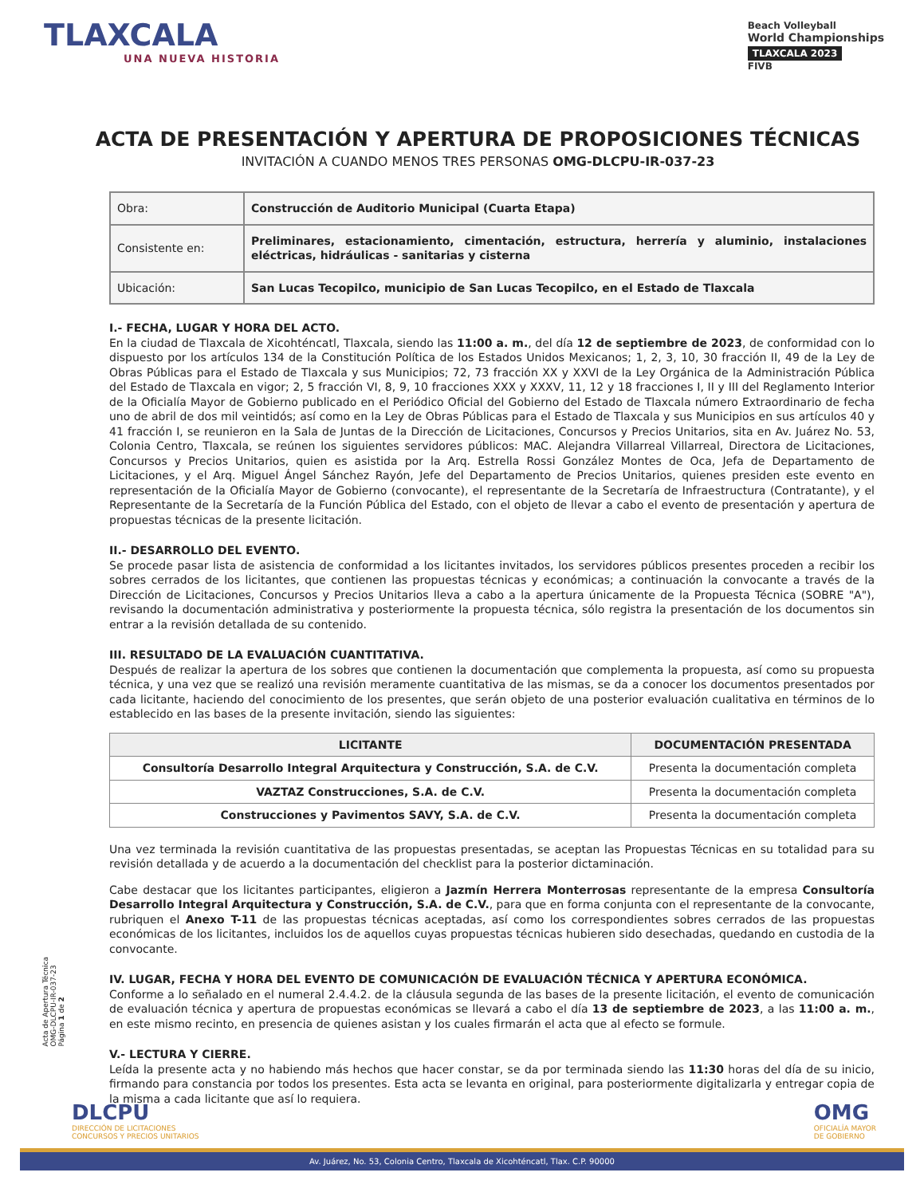TLAXCALA
UNA NUEVA HISTORIA
Beach Volleyball
World Championships
TLAXCALA 2023
FIVB
ACTA DE PRESENTACIÓN Y APERTURA DE PROPOSICIONES TÉCNICAS
INVITACIÓN A CUANDO MENOS TRES PERSONAS OMG-DLCPU-IR-037-23
| Obra: | Construcción de Auditorio Municipal (Cuarta Etapa) |
| Consistente en: | Preliminares, estacionamiento, cimentación, estructura, herrería y aluminio, instalaciones eléctricas, hidráulicas - sanitarias y cisterna |
| Ubicación: | San Lucas Tecopilco, municipio de San Lucas Tecopilco, en el Estado de Tlaxcala |
I.- FECHA, LUGAR Y HORA DEL ACTO.
En la ciudad de Tlaxcala de Xicohténcatl, Tlaxcala, siendo las 11:00 a. m., del día 12 de septiembre de 2023, de conformidad con lo dispuesto por los artículos 134 de la Constitución Política de los Estados Unidos Mexicanos; 1, 2, 3, 10, 30 fracción II, 49 de la Ley de Obras Públicas para el Estado de Tlaxcala y sus Municipios; 72, 73 fracción XX y XXVI de la Ley Orgánica de la Administración Pública del Estado de Tlaxcala en vigor; 2, 5 fracción VI, 8, 9, 10 fracciones XXX y XXXV, 11, 12 y 18 fracciones I, II y III del Reglamento Interior de la Oficialía Mayor de Gobierno publicado en el Periódico Oficial del Gobierno del Estado de Tlaxcala número Extraordinario de fecha uno de abril de dos mil veintidós; así como en la Ley de Obras Públicas para el Estado de Tlaxcala y sus Municipios en sus artículos 40 y 41 fracción I, se reunieron en la Sala de Juntas de la Dirección de Licitaciones, Concursos y Precios Unitarios, sita en Av. Juárez No. 53, Colonia Centro, Tlaxcala, se reúnen los siguientes servidores públicos: MAC. Alejandra Villarreal Villarreal, Directora de Licitaciones, Concursos y Precios Unitarios, quien es asistida por la Arq. Estrella Rossi González Montes de Oca, Jefa de Departamento de Licitaciones, y el Arq. Miguel Ángel Sánchez Rayón, Jefe del Departamento de Precios Unitarios, quienes presiden este evento en representación de la Oficialía Mayor de Gobierno (convocante), el representante de la Secretaría de Infraestructura (Contratante), y el Representante de la Secretaría de la Función Pública del Estado, con el objeto de llevar a cabo el evento de presentación y apertura de propuestas técnicas de la presente licitación.
II.- DESARROLLO DEL EVENTO.
Se procede pasar lista de asistencia de conformidad a los licitantes invitados, los servidores públicos presentes proceden a recibir los sobres cerrados de los licitantes, que contienen las propuestas técnicas y económicas; a continuación la convocante a través de la Dirección de Licitaciones, Concursos y Precios Unitarios lleva a cabo a la apertura únicamente de la Propuesta Técnica (SOBRE "A"), revisando la documentación administrativa y posteriormente la propuesta técnica, sólo registra la presentación de los documentos sin entrar a la revisión detallada de su contenido.
III. RESULTADO DE LA EVALUACIÓN CUANTITATIVA.
Después de realizar la apertura de los sobres que contienen la documentación que complementa la propuesta, así como su propuesta técnica, y una vez que se realizó una revisión meramente cuantitativa de las mismas, se da a conocer los documentos presentados por cada licitante, haciendo del conocimiento de los presentes, que serán objeto de una posterior evaluación cualitativa en términos de lo establecido en las bases de la presente invitación, siendo las siguientes:
| LICITANTE | DOCUMENTACIÓN PRESENTADA |
| --- | --- |
| Consultoría Desarrollo Integral Arquitectura y Construcción, S.A. de C.V. | Presenta la documentación completa |
| VAZTAZ Construcciones, S.A. de C.V. | Presenta la documentación completa |
| Construcciones y Pavimentos SAVY, S.A. de C.V. | Presenta la documentación completa |
Una vez terminada la revisión cuantitativa de las propuestas presentadas, se aceptan las Propuestas Técnicas en su totalidad para su revisión detallada y de acuerdo a la documentación del checklist para la posterior dictaminación.
Cabe destacar que los licitantes participantes, eligieron a Jazmín Herrera Monterrosas representante de la empresa Consultoría Desarrollo Integral Arquitectura y Construcción, S.A. de C.V., para que en forma conjunta con el representante de la convocante, rubriquen el Anexo T-11 de las propuestas técnicas aceptadas, así como los correspondientes sobres cerrados de las propuestas económicas de los licitantes, incluidos los de aquellos cuyas propuestas técnicas hubieren sido desechadas, quedando en custodia de la convocante.
IV. LUGAR, FECHA Y HORA DEL EVENTO DE COMUNICACIÓN DE EVALUACIÓN TÉCNICA Y APERTURA ECONÓMICA.
Conforme a lo señalado en el numeral 2.4.4.2. de la cláusula segunda de las bases de la presente licitación, el evento de comunicación de evaluación técnica y apertura de propuestas económicas se llevará a cabo el día 13 de septiembre de 2023, a las 11:00 a. m., en este mismo recinto, en presencia de quienes asistan y los cuales firmarán el acta que al efecto se formule.
V.- LECTURA Y CIERRE.
Leída la presente acta y no habiendo más hechos que hacer constar, se da por terminada siendo las 11:30 horas del día de su inicio, firmando para constancia por todos los presentes. Esta acta se levanta en original, para posteriormente digitalizarla y entregar copia de la misma a cada licitante que así lo requiera.
Acta de Apertura Técnica
OMG-DLCPU-IR-037-23
Página 1 de 2
DLCPU
DIRECCIÓN DE LICITACIONES
CONCURSOS Y PRECIOS UNITARIOS
OMG
OFICIALÍA MAYOR
DE GOBIERNO
Av. Juárez, No. 53, Colonia Centro, Tlaxcala de Xicohténcatl, Tlax. C.P. 90000